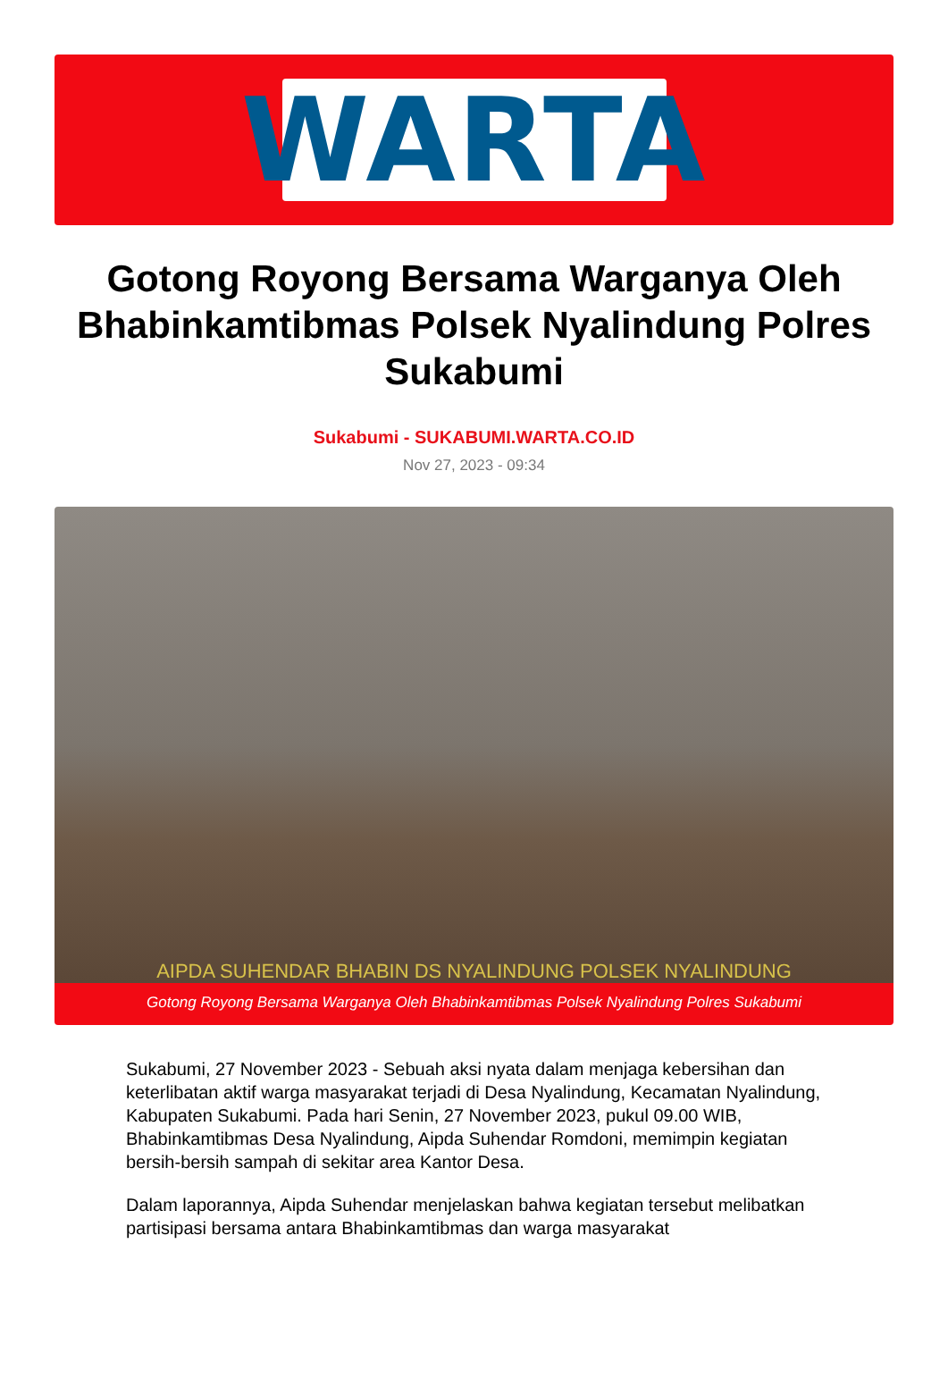WARTA
Gotong Royong Bersama Warganya Oleh Bhabinkamtibmas Polsek Nyalindung Polres Sukabumi
Sukabumi - SUKABUMI.WARTA.CO.ID
Nov 27, 2023 - 09:34
AIPDA SUHENDAR BHABIN DS NYALINDUNG POLSEK NYALINDUNG
Gotong Royong Bersama Warganya Oleh Bhabinkamtibmas Polsek Nyalindung Polres Sukabumi
Sukabumi, 27 November 2023 - Sebuah aksi nyata dalam menjaga kebersihan dan keterlibatan aktif warga masyarakat terjadi di Desa Nyalindung, Kecamatan Nyalindung, Kabupaten Sukabumi. Pada hari Senin, 27 November 2023, pukul 09.00 WIB, Bhabinkamtibmas Desa Nyalindung, Aipda Suhendar Romdoni, memimpin kegiatan bersih-bersih sampah di sekitar area Kantor Desa.
Dalam laporannya, Aipda Suhendar menjelaskan bahwa kegiatan tersebut melibatkan partisipasi bersama antara Bhabinkamtibmas dan warga masyarakat